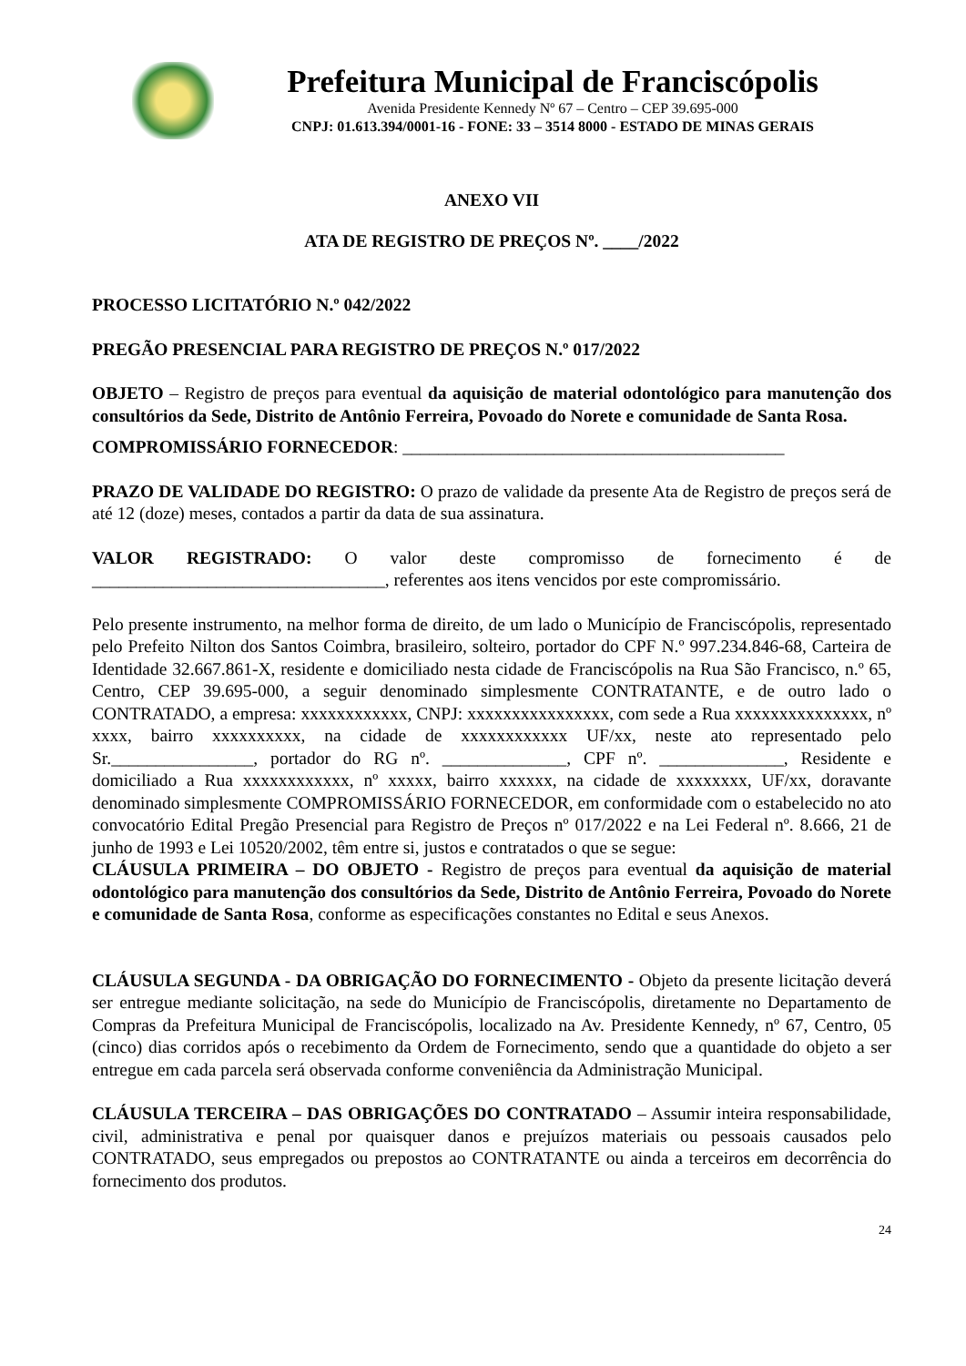Prefeitura Municipal de Franciscópolis
Avenida Presidente Kennedy Nº 67 – Centro – CEP 39.695-000
CNPJ: 01.613.394/0001-16 - FONE: 33 – 3514 8000 - ESTADO DE MINAS GERAIS
ANEXO VII
ATA DE REGISTRO DE PREÇOS Nº. ____/2022
PROCESSO LICITATÓRIO N.º 042/2022
PREGÃO PRESENCIAL PARA REGISTRO DE PREÇOS N.º 017/2022
OBJETO – Registro de preços para eventual da aquisição de material odontológico para manutenção dos consultórios da Sede, Distrito de Antônio Ferreira, Povoado do Norete e comunidade de Santa Rosa.
COMPROMISSÁRIO FORNECEDOR: ___________________________________________
PRAZO DE VALIDADE DO REGISTRO: O prazo de validade da presente Ata de Registro de preços será de até 12 (doze) meses, contados a partir da data de sua assinatura.
VALOR REGISTRADO: O valor deste compromisso de fornecimento é de _________________________________, referentes aos itens vencidos por este compromissário.
Pelo presente instrumento, na melhor forma de direito, de um lado o Município de Franciscópolis, representado pelo Prefeito Nilton dos Santos Coimbra, brasileiro, solteiro, portador do CPF N.º 997.234.846-68, Carteira de Identidade 32.667.861-X, residente e domiciliado nesta cidade de Franciscópolis na Rua São Francisco, n.º 65, Centro, CEP 39.695-000, a seguir denominado simplesmente CONTRATANTE, e de outro lado o CONTRATADO, a empresa: xxxxxxxxxxxx, CNPJ: xxxxxxxxxxxxxxxx, com sede a Rua xxxxxxxxxxxxxxx, nº xxxx, bairro xxxxxxxxxx, na cidade de xxxxxxxxxxxx UF/xx, neste ato representado pelo Sr.________________, portador do RG nº. ______________, CPF nº. ______________, Residente e domiciliado a Rua xxxxxxxxxxxx, nº xxxxx, bairro xxxxxx, na cidade de xxxxxxxx, UF/xx, doravante denominado simplesmente COMPROMISSÁRIO FORNECEDOR, em conformidade com o estabelecido no ato convocatório Edital Pregão Presencial para Registro de Preços nº 017/2022 e na Lei Federal nº. 8.666, 21 de junho de 1993 e Lei 10520/2002, têm entre si, justos e contratados o que se segue:
CLÁUSULA PRIMEIRA – DO OBJETO - Registro de preços para eventual da aquisição de material odontológico para manutenção dos consultórios da Sede, Distrito de Antônio Ferreira, Povoado do Norete e comunidade de Santa Rosa, conforme as especificações constantes no Edital e seus Anexos.
CLÁUSULA SEGUNDA - DA OBRIGAÇÃO DO FORNECIMENTO - Objeto da presente licitação deverá ser entregue mediante solicitação, na sede do Município de Franciscópolis, diretamente no Departamento de Compras da Prefeitura Municipal de Franciscópolis, localizado na Av. Presidente Kennedy, nº 67, Centro, 05 (cinco) dias corridos após o recebimento da Ordem de Fornecimento, sendo que a quantidade do objeto a ser entregue em cada parcela será observada conforme conveniência da Administração Municipal.
CLÁUSULA TERCEIRA – DAS OBRIGAÇÕES DO CONTRATADO – Assumir inteira responsabilidade, civil, administrativa e penal por quaisquer danos e prejuízos materiais ou pessoais causados pelo CONTRATADO, seus empregados ou prepostos ao CONTRATANTE ou ainda a terceiros em decorrência do fornecimento dos produtos.
24